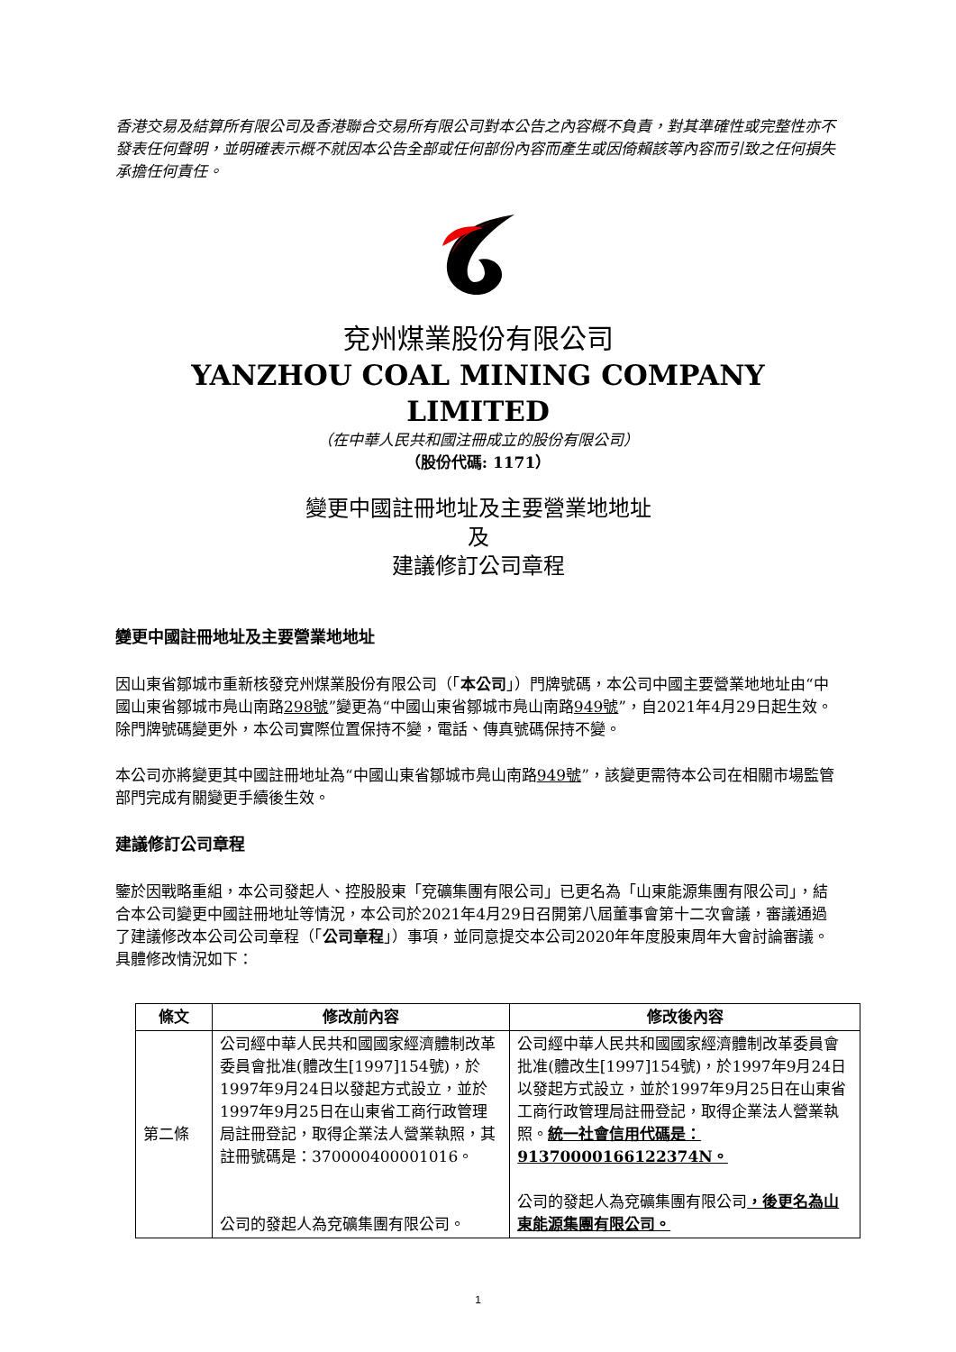香港交易及結算所有限公司及香港聯合交易所有限公司對本公告之內容概不負責，對其準確性或完整性亦不發表任何聲明，並明確表示概不就因本公告全部或任何部份內容而產生或因倚賴該等內容而引致之任何損失承擔任何責任。
兗州煤業股份有限公司
YANZHOU COAL MINING COMPANY LIMITED
（在中華人民共和國注冊成立的股份有限公司）
（股份代碼: 1171）
變更中國註冊地址及主要營業地地址
及
建議修訂公司章程
變更中國註冊地址及主要營業地地址
因山東省鄒城市重新核發兗州煤業股份有限公司（「本公司」）門牌號碼，本公司中國主要營業地地址由“中國山東省鄒城市鳧山南路298號”變更為“中國山東省鄒城市鳧山南路949號”，自2021年4月29日起生效。除門牌號碼變更外，本公司實際位置保持不變，電話、傳真號碼保持不變。
本公司亦將變更其中國註冊地址為“中國山東省鄒城市鳧山南路949號”，該變更需待本公司在相關市場監管部門完成有關變更手續後生效。
建議修訂公司章程
鑒於因戰略重組，本公司發起人、控股股東「兗礦集團有限公司」已更名為「山東能源集團有限公司」，結合本公司變更中國註冊地址等情況，本公司於2021年4月29日召開第八屆董事會第十二次會議，審議通過了建議修改本公司公司章程（「公司章程」）事項，並同意提交本公司2020年年度股東周年大會討論審議。具體修改情況如下：
| 條文 | 修改前內容 | 修改後內容 |
| --- | --- | --- |
| 第二條 | 公司經中華人民共和國國家經濟體制改革委員會批准(體改生[1997]154號)，於1997年9月24日以發起方式設立，並於1997年9月25日在山東省工商行政管理局註冊登記，取得企業法人營業執照，其註冊號碼是：370000400001016。 公司的發起人為兗礦集團有限公司。 | 公司經中華人民共和國國家經濟體制改革委員會批准(體改生[1997]154號)，於1997年9月24日以發起方式設立，並於1997年9月25日在山東省工商行政管理局註冊登記，取得企業法人營業執照。 統一社會信用代碼是：91370000166122374N。 公司的發起人為兗礦集團有限公司 ，後更名為山東能源集團有限公司。 |
1